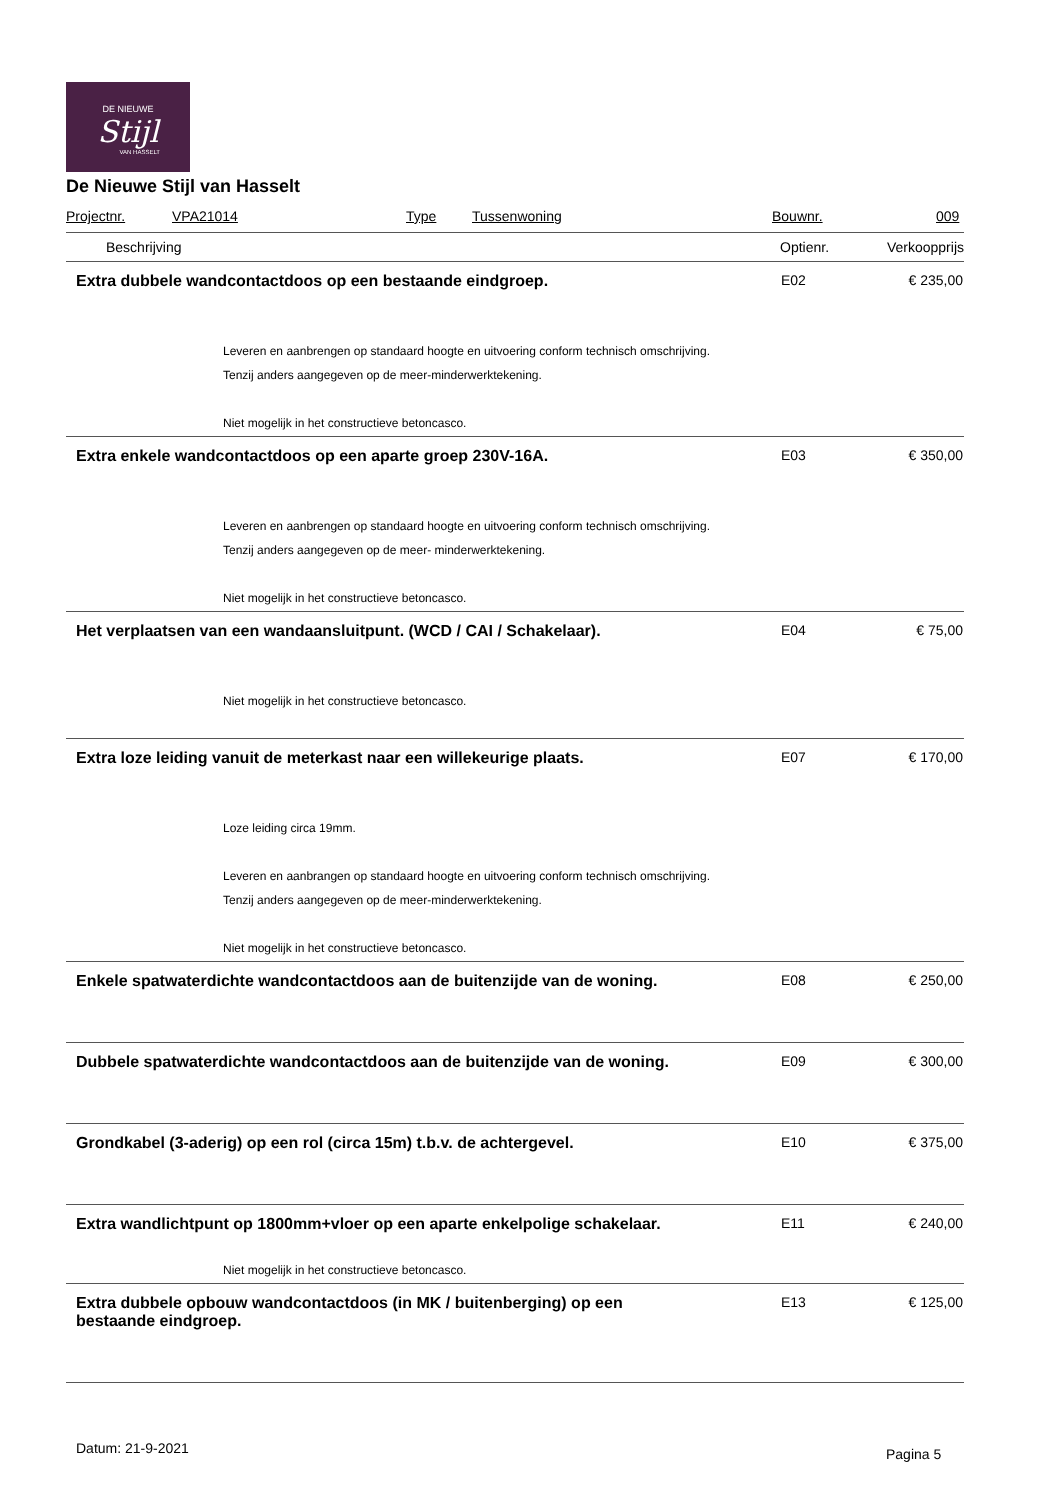DE NIEUWE
Stijl
VAN HASSELT
De Nieuwe Stijl van Hasselt
Projectnr. VPA21014 Type Tussenwoning Bouwnr. 009
| Beschrijving | Optienr. | Verkoopprijs |
| --- | --- | --- |
| Extra dubbele wandcontactdoos op een bestaande eindgroep. | E02 | € 235,00 |
| Leveren en aanbrengen op standaard hoogte en uitvoering conform technisch omschrijving. Tenzij anders aangegeven op de meer-minderwerktekening. Niet mogelijk in het constructieve betoncasco. | | |
| Extra enkele wandcontactdoos op een aparte groep 230V-16A. | E03 | € 350,00 |
| Leveren en aanbrengen op standaard hoogte en uitvoering conform technisch omschrijving. Tenzij anders aangegeven op de meer- minderwerktekening. Niet mogelijk in het constructieve betoncasco. | | |
| Het verplaatsen van een wandaansluitpunt. (WCD / CAI / Schakelaar). | E04 | € 75,00 |
| Niet mogelijk in het constructieve betoncasco. | | |
| Extra loze leiding vanuit de meterkast naar een willekeurige plaats. | E07 | € 170,00 |
| Loze leiding circa 19mm. Leveren en aanbrangen op standaard hoogte en uitvoering conform technisch omschrijving. Tenzij anders aangegeven op de meer-minderwerktekening. Niet mogelijk in het constructieve betoncasco. | | |
| Enkele spatwaterdichte wandcontactdoos aan de buitenzijde van de woning. | E08 | € 250,00 |
| Dubbele spatwaterdichte wandcontactdoos aan de buitenzijde van de woning. | E09 | € 300,00 |
| Grondkabel (3-aderig) op een rol (circa 15m) t.b.v. de achtergevel. | E10 | € 375,00 |
| Extra wandlichtpunt op 1800mm+vloer op een aparte enkelpolige schakelaar. | E11 | € 240,00 |
| Niet mogelijk in het constructieve betoncasco. | | |
| Extra dubbele opbouw wandcontactdoos (in MK / buitenberging) op een bestaande eindgroep. | E13 | € 125,00 |
Datum: 21-9-2021 Pagina 5